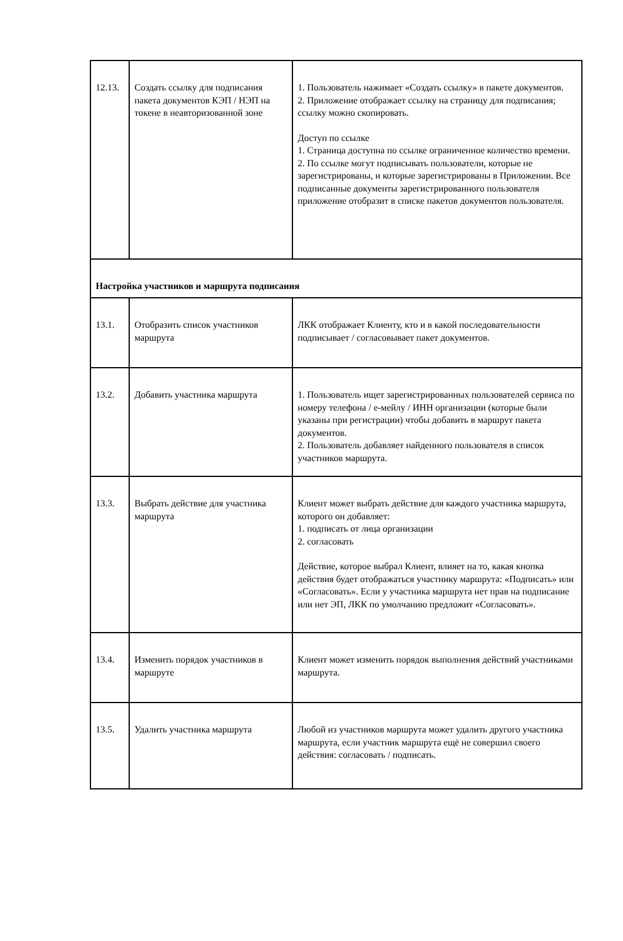| 12.13. | Создать ссылку для подписания пакета документов КЭП / НЭП на токене в неавторизованной зоне | 1. Пользователь нажимает «Создать ссылку» в пакете документов. 2. Приложение отображает ссылку на страницу для подписания; ссылку можно скопировать. Доступ по ссылке 1. Страница доступна по ссылке ограниченное количество времени. 2. По ссылке могут подписывать пользователи, которые не зарегистрированы, и которые зарегистрированы в Приложении. Все подписанные документы зарегистрированного пользователя приложение отобразит в списке пакетов документов пользователя. |
| Настройка участников и маршрута подписания | | |
| 13.1. | Отобразить список участников маршрута | ЛКК отображает Клиенту, кто и в какой последовательности подписывает / согласовывает пакет документов. |
| 13.2. | Добавить участника маршрута | 1. Пользователь ищет зарегистрированных пользователей сервиса по номеру телефона / e-мейлу / ИНН организации (которые были указаны при регистрации) чтобы добавить в маршрут пакета документов. 2. Пользователь добавляет найденного пользователя в список участников маршрута. |
| 13.3. | Выбрать действие для участника маршрута | Клиент может выбрать действие для каждого участника маршрута, которого он добавляет: 1. подписать от лица организации 2. согласовать Действие, которое выбрал Клиент, влияет на то, какая кнопка действия будет отображаться участнику маршрута: «Подписать» или «Согласовать». Если у участника маршрута нет прав на подписание или нет ЭП, ЛКК по умолчанию предложит «Согласовать». |
| 13.4. | Изменить порядок участников в маршруте | Клиент может изменить порядок выполнения действий участниками маршрута. |
| 13.5. | Удалить участника маршрута | Любой из участников маршрута может удалить другого участника маршрута, если участник маршрута ещё не совершил своего действия: согласовать / подписать. |